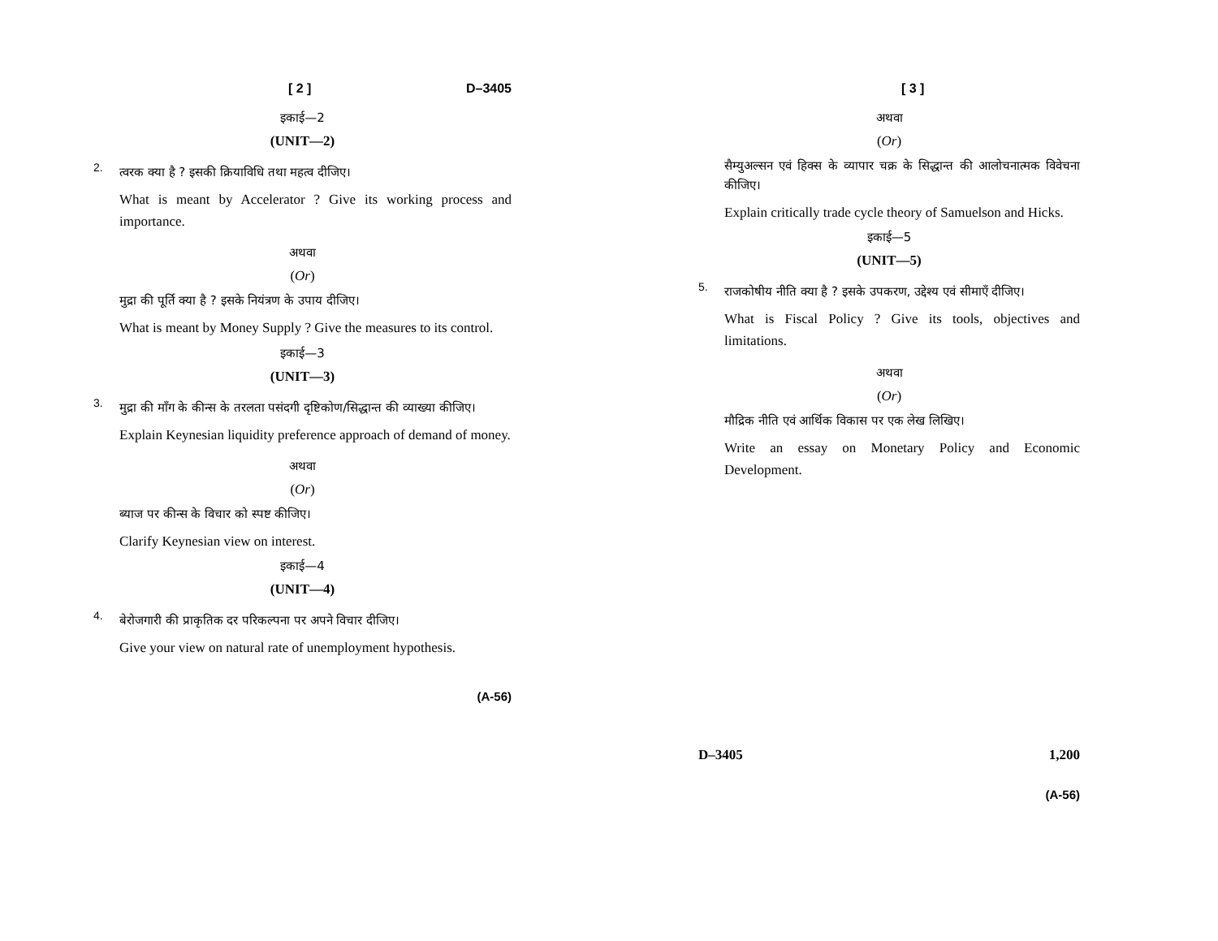[ 2 ] D–3405
इकाई—2
(UNIT—2)
2.
त्वरक क्या है ? इसकी क्रियाविधि तथा महत्व दीजिए।
What is meant by Accelerator ? Give its working process and importance.
अथवा
(Or)
मुद्रा की पूर्ति क्या है ? इसके नियंत्रण के उपाय दीजिए।
What is meant by Money Supply ? Give the measures to its control.
इकाई—3
(UNIT—3)
3.
मुद्रा की माँग के कीन्स के तरलता पसंदगी दृष्टिकोण/सिद्धान्त की व्याख्या कीजिए।
Explain Keynesian liquidity preference approach of demand of money.
अथवा
(Or)
ब्याज पर कीन्स के विचार को स्पष्ट कीजिए।
Clarify Keynesian view on interest.
इकाई—4
(UNIT—4)
4.
बेरोजगारी की प्राकृतिक दर परिकल्पना पर अपने विचार दीजिए।
Give your view on natural rate of unemployment hypothesis.
(A-56)
[ 3 ]
अथवा
(Or)
सैम्युअल्सन एवं हिक्स के व्यापार चक्र के सिद्धान्त की आलोचनात्मक विवेचना कीजिए।
Explain critically trade cycle theory of Samuelson and Hicks.
इकाई—5
(UNIT—5)
5.
राजकोषीय नीति क्या है ? इसके उपकरण, उद्देश्य एवं सीमाएँ दीजिए।
What is Fiscal Policy ? Give its tools, objectives and limitations.
अथवा
(Or)
मौद्रिक नीति एवं आर्थिक विकास पर एक लेख लिखिए।
Write an essay on Monetary Policy and Economic Development.
D–3405 1,200
(A-56)